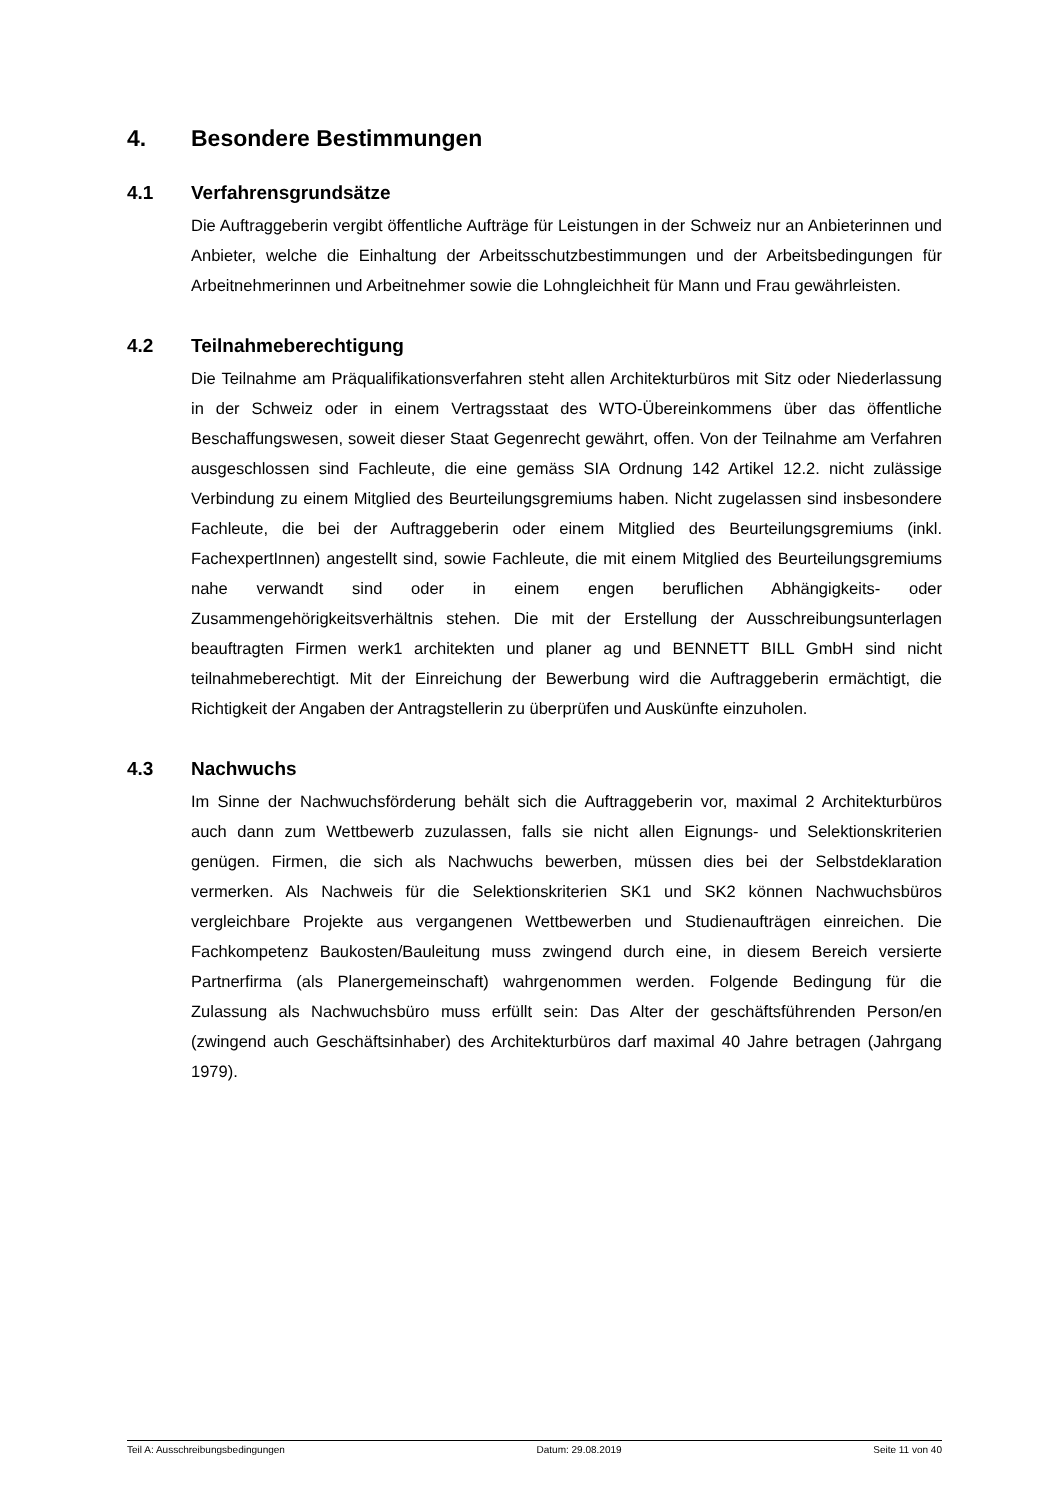4. Besondere Bestimmungen
4.1 Verfahrensgrundsätze
Die Auftraggeberin vergibt öffentliche Aufträge für Leistungen in der Schweiz nur an Anbieterinnen und Anbieter, welche die Einhaltung der Arbeitsschutzbestimmungen und der Arbeitsbedingungen für Arbeitnehmerinnen und Arbeitnehmer sowie die Lohngleichheit für Mann und Frau gewährleisten.
4.2 Teilnahmeberechtigung
Die Teilnahme am Präqualifikationsverfahren steht allen Architekturbüros mit Sitz oder Niederlassung in der Schweiz oder in einem Vertragsstaat des WTO-Übereinkommens über das öffentliche Beschaffungswesen, soweit dieser Staat Gegenrecht gewährt, offen. Von der Teilnahme am Verfahren ausgeschlossen sind Fachleute, die eine gemäss SIA Ordnung 142 Artikel 12.2. nicht zulässige Verbindung zu einem Mitglied des Beurteilungsgremiums haben. Nicht zugelassen sind insbesondere Fachleute, die bei der Auftraggeberin oder einem Mitglied des Beurteilungsgremiums (inkl. FachexpertInnen) angestellt sind, sowie Fachleute, die mit einem Mitglied des Beurteilungsgremiums nahe verwandt sind oder in einem engen beruflichen Abhängigkeits- oder Zusammengehörigkeitsverhältnis stehen. Die mit der Erstellung der Ausschreibungsunterlagen beauftragten Firmen werk1 architekten und planer ag und BENNETT BILL GmbH sind nicht teilnahmeberechtigt. Mit der Einreichung der Bewerbung wird die Auftraggeberin ermächtigt, die Richtigkeit der Angaben der Antragstellerin zu überprüfen und Auskünfte einzuholen.
4.3 Nachwuchs
Im Sinne der Nachwuchsförderung behält sich die Auftraggeberin vor, maximal 2 Architekturbüros auch dann zum Wettbewerb zuzulassen, falls sie nicht allen Eignungs- und Selektionskriterien genügen. Firmen, die sich als Nachwuchs bewerben, müssen dies bei der Selbstdeklaration vermerken. Als Nachweis für die Selektionskriterien SK1 und SK2 können Nachwuchsbüros vergleichbare Projekte aus vergangenen Wettbewerben und Studienaufträgen einreichen. Die Fachkompetenz Baukosten/Bauleitung muss zwingend durch eine, in diesem Bereich versierte Partnerfirma (als Planergemeinschaft) wahrgenommen werden. Folgende Bedingung für die Zulassung als Nachwuchsbüro muss erfüllt sein: Das Alter der geschäftsführenden Person/en (zwingend auch Geschäftsinhaber) des Architekturbüros darf maximal 40 Jahre betragen (Jahrgang 1979).
Teil A: Ausschreibungsbedingungen Datum: 29.08.2019 Seite 11 von 40